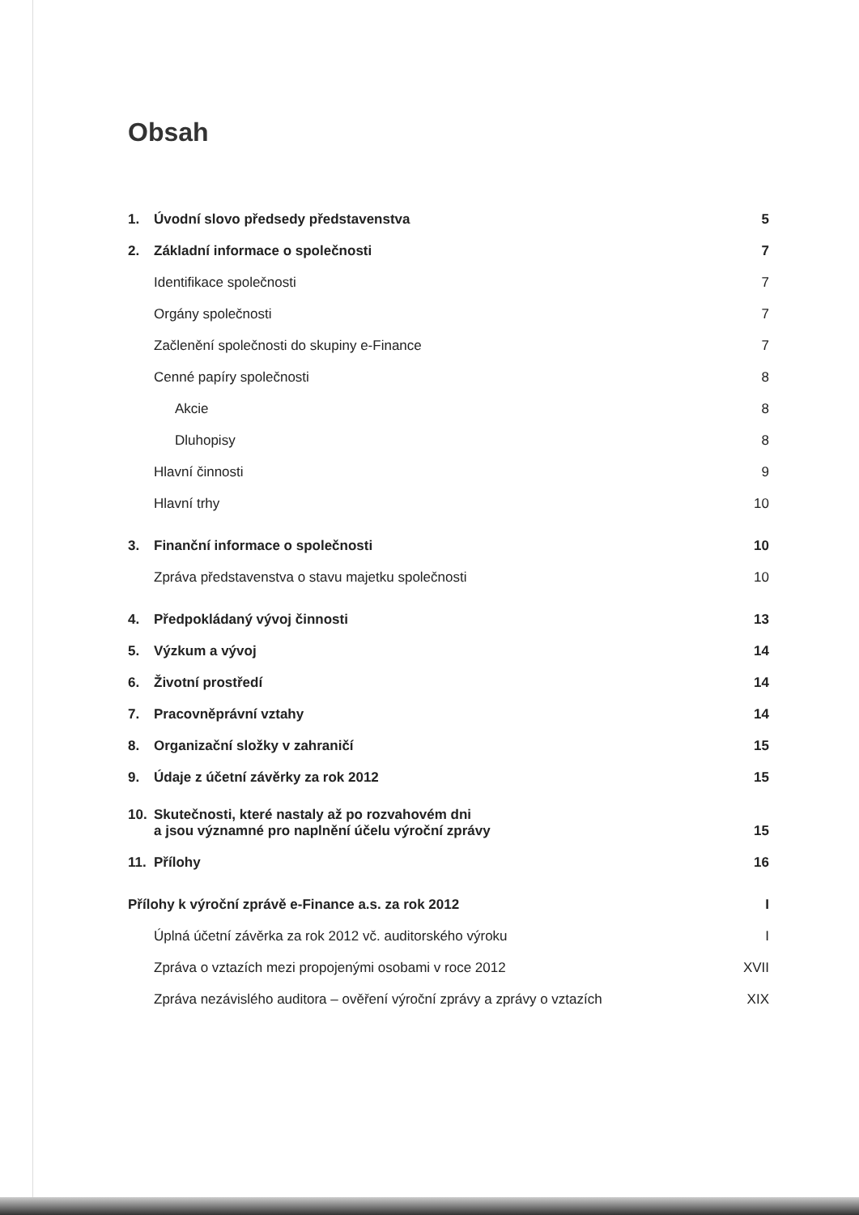Obsah
1. Úvodní slovo předsedy představenstva 5
2. Základní informace o společnosti 7
Identifikace společnosti 7
Orgány společnosti 7
Začlenění společnosti do skupiny e-Finance 7
Cenné papíry společnosti 8
Akcie 8
Dluhopisy 8
Hlavní činnosti 9
Hlavní trhy 10
3. Finanční informace o společnosti 10
Zpráva představenstva o stavu majetku společnosti 10
4. Předpokládaný vývoj činnosti 13
5. Výzkum a vývoj 14
6. Životní prostředí 14
7. Pracovněprávní vztahy 14
8. Organizační složky v zahraničí 15
9. Údaje z účetní závěrky za rok 2012 15
10. Skutečnosti, které nastaly až po rozvahovém dni
a jsou významné pro naplnění účelu výroční zprávy 15
11. Přílohy 16
Přílohy k výroční zprávě e-Finance a.s. za rok 2012 I
Úplná účetní závěrka za rok 2012 vč. auditorského výroku I
Zpráva o vztazích mezi propojenými osobami v roce 2012 XVII
Zpráva nezávislého auditora – ověření výroční zprávy a zprávy o vztazích XIX